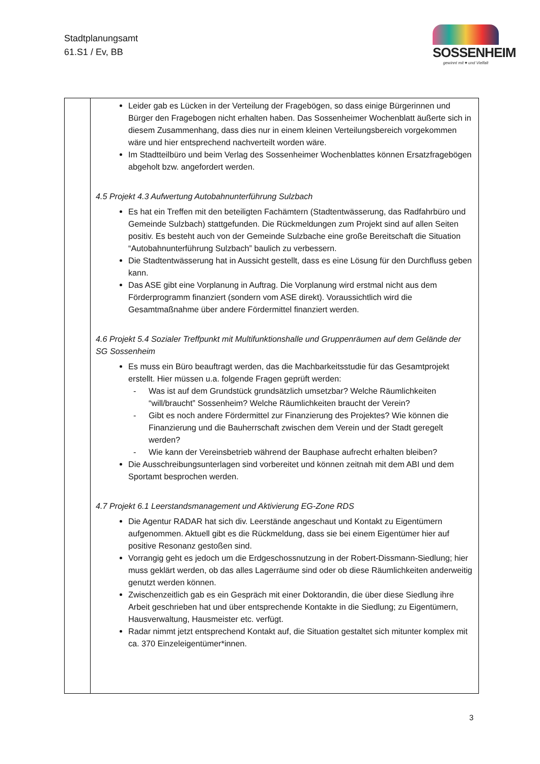Stadtplanungsamt
61.S1 / Ev, BB
SOSSENHEIM
gewinnt mit ♥ und Vielfalt
| | Leider gab es Lücken in der Verteilung der Fragebögen, so dass einige Bürgerinnen und Bürger den Fragebogen nicht erhalten haben. Das Sossenheimer Wochenblatt äußerte sich in diesem Zusammenhang, dass dies nur in einem kleinen Verteilungsbereich vorgekommen wäre und hier entsprechend nachverteilt worden wäre. Im Stadtteilbüro und beim Verlag des Sossenheimer Wochenblattes können Ersatzfragebögen abgeholt bzw. angefordert werden. 4.5 Projekt 4.3 Aufwertung Autobahnunterführung Sulzbach Es hat ein Treffen mit den beteiligten Fachämtern (Stadtentwässerung, das Radfahrbüro und Gemeinde Sulzbach) stattgefunden. Die Rückmeldungen zum Projekt sind auf allen Seiten positiv. Es besteht auch von der Gemeinde Sulzbache eine große Bereitschaft die Situation “Autobahnunterführung Sulzbach” baulich zu verbessern. Die Stadtentwässerung hat in Aussicht gestellt, dass es eine Lösung für den Durchfluss geben kann. Das ASE gibt eine Vorplanung in Auftrag. Die Vorplanung wird erstmal nicht aus dem Förderprogramm finanziert (sondern vom ASE direkt). Voraussichtlich wird die Gesamtmaßnahme über andere Fördermittel finanziert werden. 4.6 Projekt 5.4 Sozialer Treffpunkt mit Multifunktionshalle und Gruppenräumen auf dem Gelände der SG Sossenheim Es muss ein Büro beauftragt werden, das die Machbarkeitsstudie für das Gesamtprojekt erstellt. Hier müssen u.a. folgende Fragen geprüft werden: - Was ist auf dem Grundstück grundsätzlich umsetzbar? Welche Räumlichkeiten “will/braucht” Sossenheim? Welche Räumlichkeiten braucht der Verein? - Gibt es noch andere Fördermittel zur Finanzierung des Projektes? Wie können die Finanzierung und die Bauherrschaft zwischen dem Verein und der Stadt geregelt werden? - Wie kann der Vereinsbetrieb während der Bauphase aufrecht erhalten bleiben? Die Ausschreibungsunterlagen sind vorbereitet und können zeitnah mit dem ABI und dem Sportamt besprochen werden. 4.7 Projekt 6.1 Leerstandsmanagement und Aktivierung EG-Zone RDS Die Agentur RADAR hat sich div. Leerstände angeschaut und Kontakt zu Eigentümern aufgenommen. Aktuell gibt es die Rückmeldung, dass sie bei einem Eigentümer hier auf positive Resonanz gestoßen sind. Vorrangig geht es jedoch um die Erdgeschossnutzung in der Robert-Dissmann-Siedlung; hier muss geklärt werden, ob das alles Lagerräume sind oder ob diese Räumlichkeiten anderweitig genutzt werden können. Zwischenzeitlich gab es ein Gespräch mit einer Doktorandin, die über diese Siedlung ihre Arbeit geschrieben hat und über entsprechende Kontakte in die Siedlung; zu Eigentümern, Hausverwaltung, Hausmeister etc. verfügt. Radar nimmt jetzt entsprechend Kontakt auf, die Situation gestaltet sich mitunter komplex mit ca. 370 Einzeleigentümer*innen. |
3